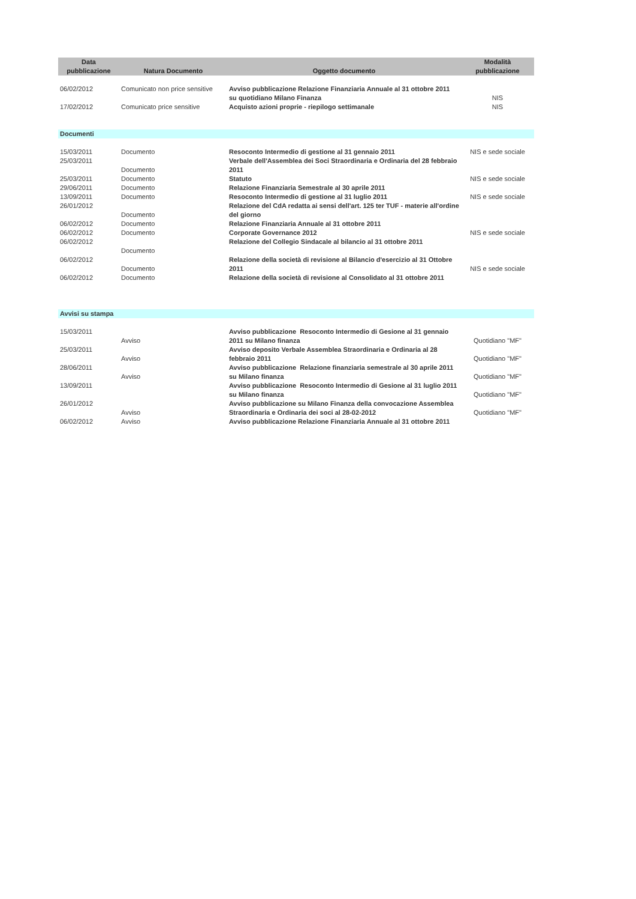| Data pubblicazione | Natura Documento | Oggetto documento | Modalità pubblicazione |
| --- | --- | --- | --- |
| 06/02/2012 | Comunicato non price sensitive | Avviso pubblicazione Relazione Finanziaria Annuale al 31 ottobre 2011 su quotidiano Milano Finanza | NIS |
| 17/02/2012 | Comunicato price sensitive | Acquisto azioni proprie - riepilogo settimanale | NIS |
| Documenti | | | |
| 15/03/2011 | Documento | Resoconto Intermedio di gestione al 31 gennaio 2011 | NIS e sede sociale |
| 25/03/2011 | Documento | Verbale dell'Assemblea dei Soci Straordinaria e Ordinaria del 28 febbraio 2011 | |
| 25/03/2011 | Documento | Statuto | NIS e sede sociale |
| 29/06/2011 | Documento | Relazione Finanziaria Semestrale al 30 aprile 2011 | |
| 13/09/2011 | Documento | Resoconto Intermedio di gestione al 31 luglio 2011 | NIS e sede sociale |
| 26/01/2012 | Documento | Relazione del CdA redatta ai sensi dell'art. 125 ter TUF - materie all'ordine del giorno | |
| 06/02/2012 | Documento | Relazione Finanziaria Annuale al 31 ottobre 2011 | |
| 06/02/2012 | Documento | Corporate Governance 2012 | NIS e sede sociale |
| 06/02/2012 | Documento | Relazione del Collegio Sindacale al bilancio al 31 ottobre 2011 | |
| 06/02/2012 | Documento | Relazione della società di revisione al Bilancio d'esercizio al 31 Ottobre 2011 | NIS e sede sociale |
| 06/02/2012 | Documento | Relazione della società di revisione al Consolidato al 31 ottobre 2011 | |
| Avvisi su stampa | | | |
| 15/03/2011 | Avviso | Avviso pubblicazione Resoconto Intermedio di Gesione al 31 gennaio 2011 su Milano finanza | Quotidiano "MF" |
| 25/03/2011 | Avviso | Avviso deposito Verbale Assemblea Straordinaria e Ordinaria al 28 febbraio 2011 | Quotidiano "MF" |
| 28/06/2011 | Avviso | Avviso pubblicazione Relazione finanziaria semestrale al 30 aprile 2011 su Milano finanza | Quotidiano "MF" |
| 13/09/2011 | | Avviso pubblicazione Resoconto Intermedio di Gesione al 31 luglio 2011 su Milano finanza | Quotidiano "MF" |
| 26/01/2012 | Avviso | Avviso pubblicazione su Milano Finanza della convocazione Assemblea Straordinaria e Ordinaria dei soci al 28-02-2012 | Quotidiano "MF" |
| 06/02/2012 | Avviso | Avviso pubblicazione Relazione Finanziaria Annuale al 31 ottobre 2011 | |